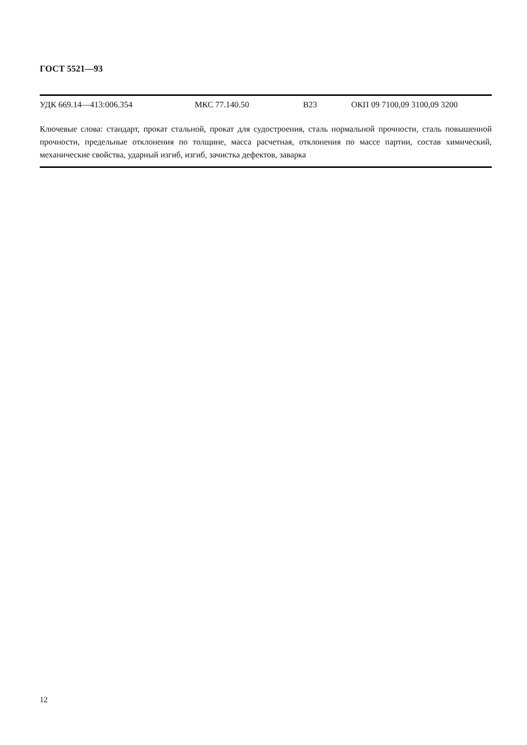ГОСТ 5521—93
УДК 669.14—413:006.354 МКС 77.140.50 В23 ОКП 09 7100,09 3100,09 3200
Ключевые слова: стандарт, прокат стальной, прокат для судостроения, сталь нормальной прочности, сталь повышенной прочности, предельные отклонения по толщине, масса расчетная, отклонения по массе партии, состав химический, механические свойства, ударный изгиб, изгиб, зачистка дефектов, заварка
12